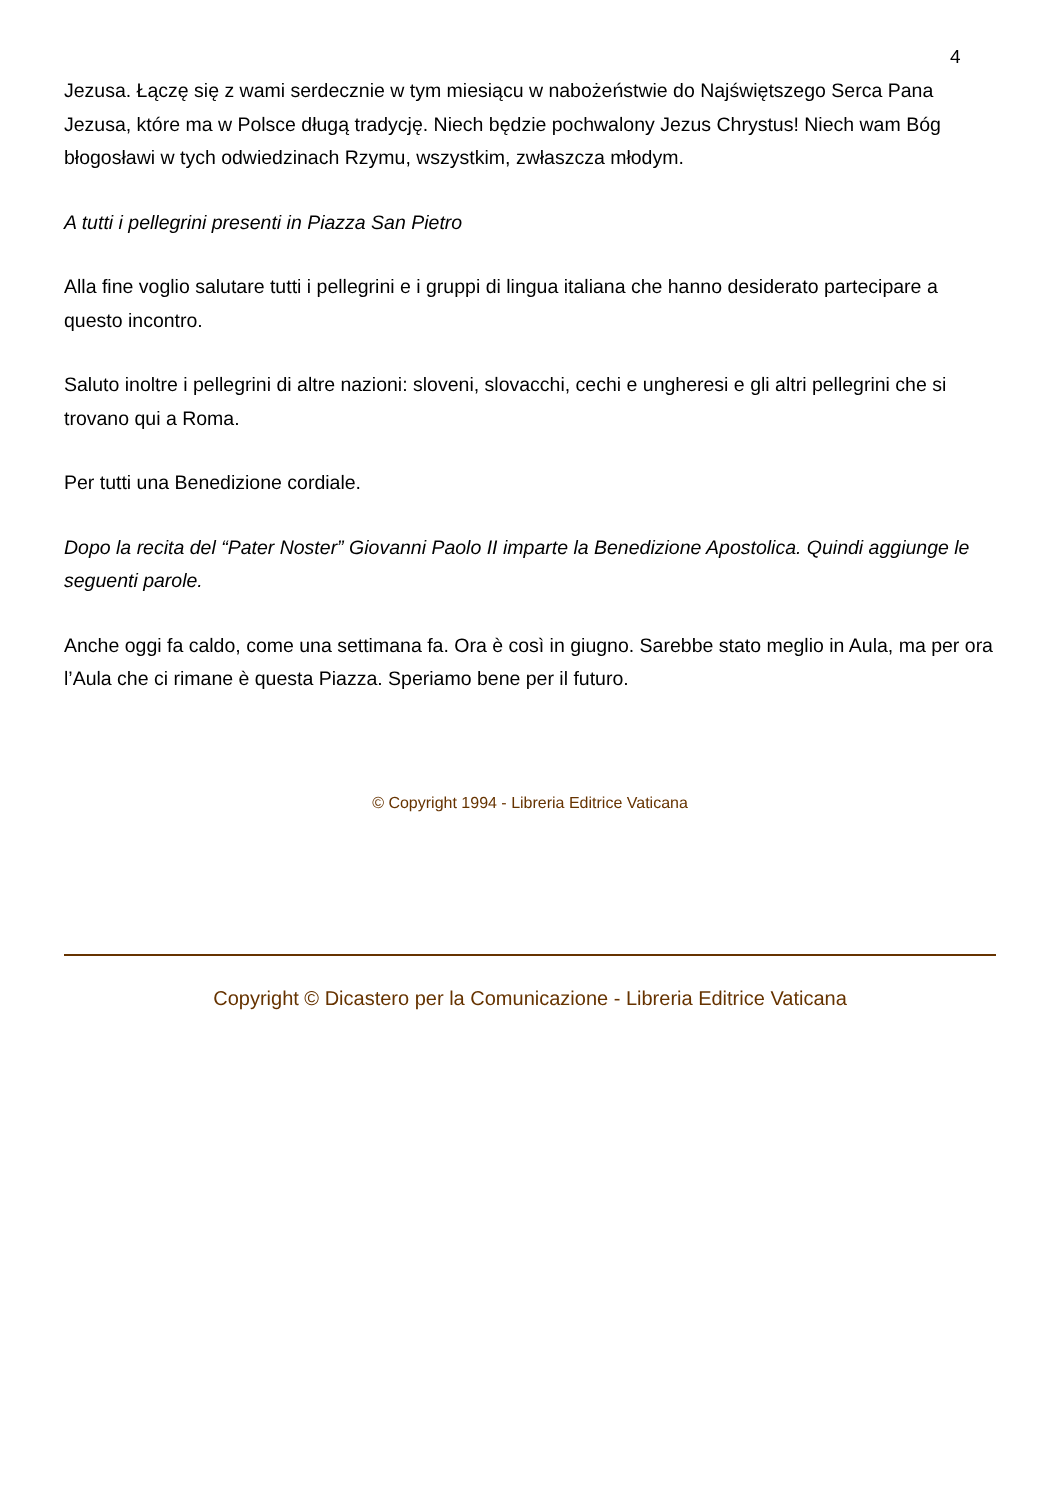4
Jezusa. Łączę się z wami serdecznie w tym miesiącu w nabożeństwie do Najświętszego Serca Pana Jezusa, które ma w Polsce długą tradycję. Niech będzie pochwalony Jezus Chrystus! Niech wam Bóg błogosławi w tych odwiedzinach Rzymu, wszystkim, zwłaszcza młodym.
A tutti i pellegrini presenti in Piazza San Pietro
Alla fine voglio salutare tutti i pellegrini e i gruppi di lingua italiana che hanno desiderato partecipare a questo incontro.
Saluto inoltre i pellegrini di altre nazioni: sloveni, slovacchi, cechi e ungheresi e gli altri pellegrini che si trovano qui a Roma.
Per tutti una Benedizione cordiale.
Dopo la recita del “Pater Noster” Giovanni Paolo II imparte la Benedizione Apostolica. Quindi aggiunge le seguenti parole.
Anche oggi fa caldo, come una settimana fa. Ora è così in giugno. Sarebbe stato meglio in Aula, ma per ora l’Aula che ci rimane è questa Piazza. Speriamo bene per il futuro.
© Copyright 1994 - Libreria Editrice Vaticana
Copyright © Dicastero per la Comunicazione - Libreria Editrice Vaticana